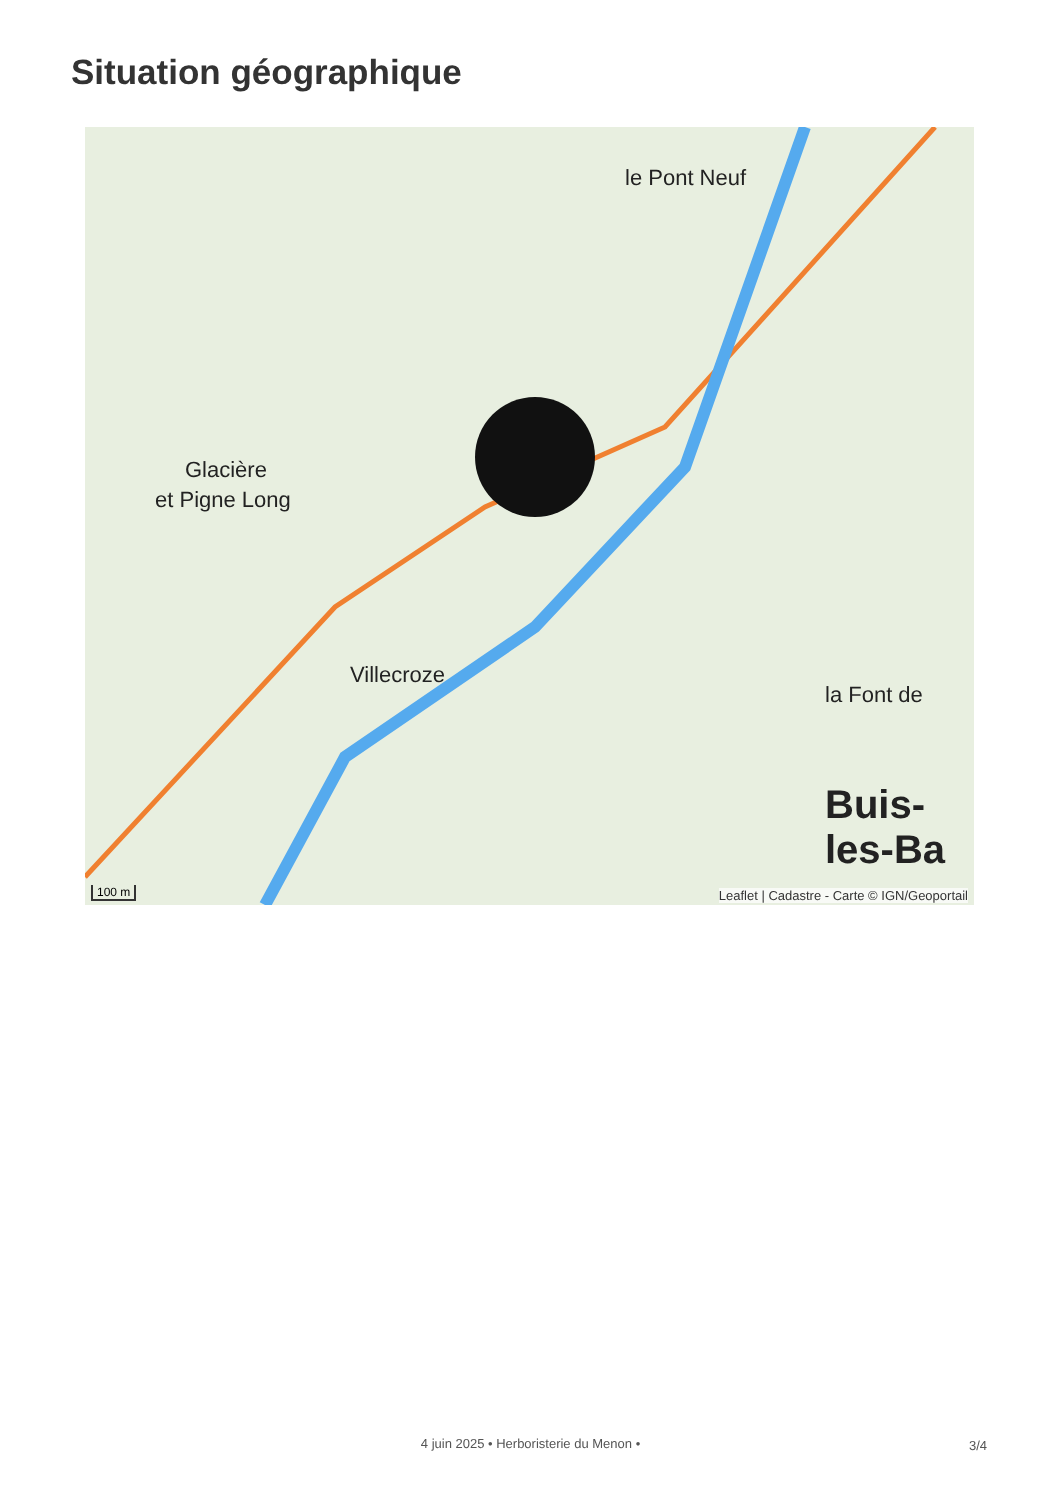Situation géographique
le Pont Neuf
Glacière
et Pigne Long
Villecroze
Buis-les-Ba
la Font de
100 m Leaflet | Cadastre - Carte © IGN/Geoportail
4 juin 2025 • Herboristerie du Menon • 3/4